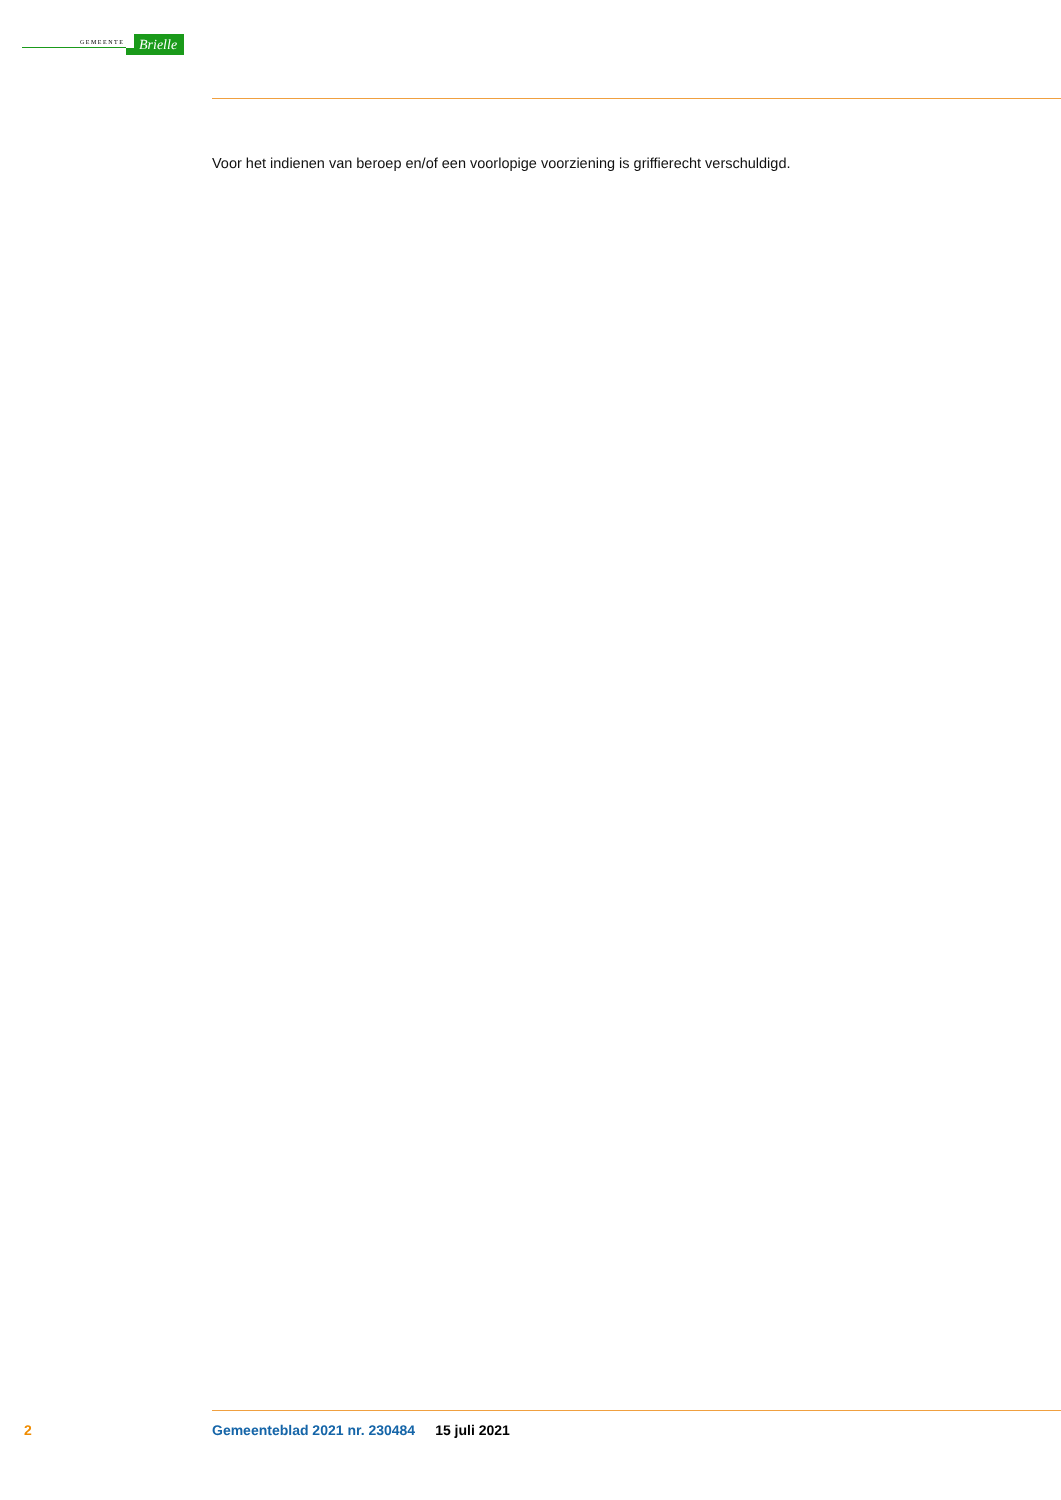GEMEENTE
Brielle
Voor het indienen van beroep en/of een voorlopige voorziening is griffierecht verschuldigd.
2 Gemeenteblad 2021 nr. 230484 15 juli 2021